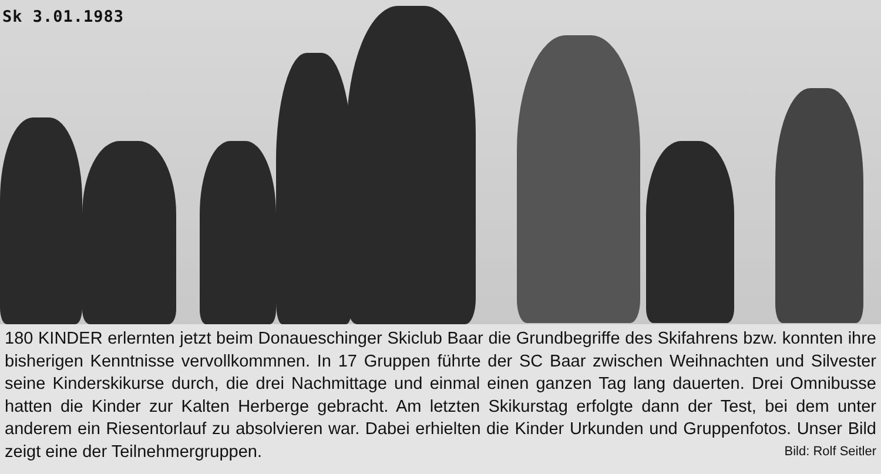Sk 3.01.1983
180 KINDER erlernten jetzt beim Donaueschinger Skiclub Baar die Grundbegriffe des Skifahrens bzw. konnten ihre bisherigen Kenntnisse vervollkommnen. In 17 Gruppen führte der SC Baar zwischen Weihnachten und Silvester seine Kinderskikurse durch, die drei Nachmittage und einmal einen ganzen Tag lang dauerten. Drei Omnibusse hatten die Kinder zur Kalten Herberge gebracht. Am letzten Skikurstag erfolgte dann der Test, bei dem unter anderem ein Riesentorlauf zu absolvieren war. Dabei erhielten die Kinder Urkunden und Gruppenfotos. Unser Bild zeigt eine der Teilnehmergruppen. Bild: Rolf Seitler